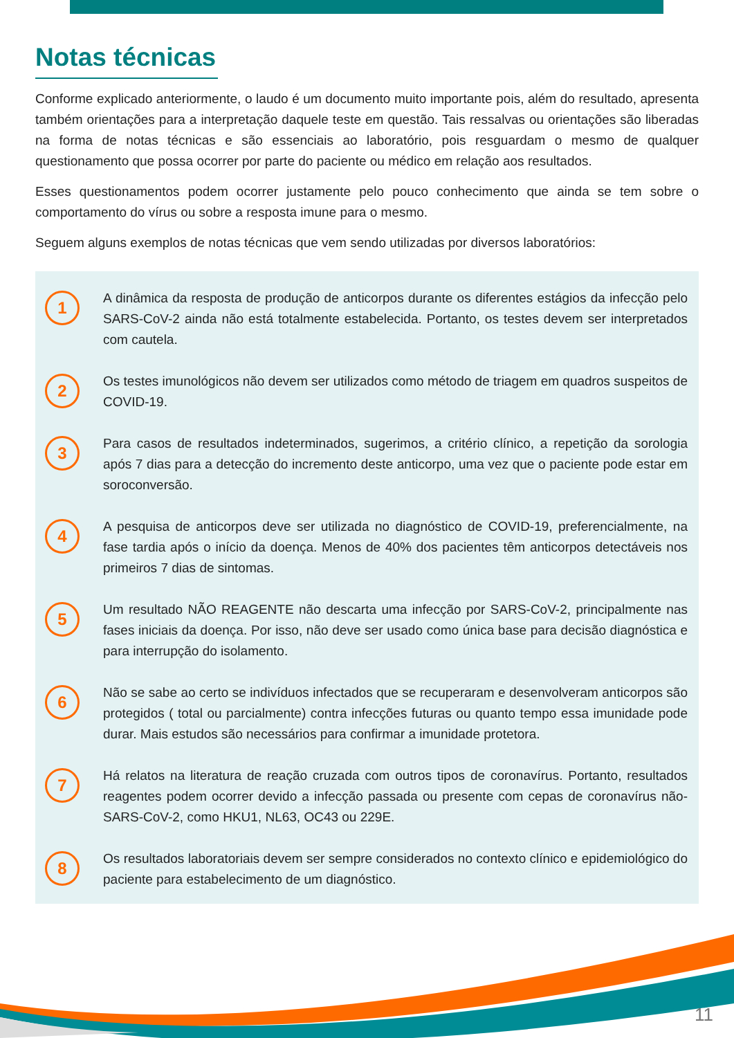Notas técnicas
Conforme explicado anteriormente, o laudo é um documento muito importante pois, além do resultado, apresenta também orientações para a interpretação daquele teste em questão. Tais ressalvas ou orientações são liberadas na forma de notas técnicas e são essenciais ao laboratório, pois resguardam o mesmo de qualquer questionamento que possa ocorrer por parte do paciente ou médico em relação aos resultados.
Esses questionamentos podem ocorrer justamente pelo pouco conhecimento que ainda se tem sobre o comportamento do vírus ou sobre a resposta imune para o mesmo.
Seguem alguns exemplos de notas técnicas que vem sendo utilizadas por diversos laboratórios:
1
A dinâmica da resposta de produção de anticorpos durante os diferentes estágios da infecção pelo SARS-CoV-2 ainda não está totalmente estabelecida. Portanto, os testes devem ser interpretados com cautela.
2
Os testes imunológicos não devem ser utilizados como método de triagem em quadros suspeitos de COVID-19.
3
Para casos de resultados indeterminados, sugerimos, a critério clínico, a repetição da sorologia após 7 dias para a detecção do incremento deste anticorpo, uma vez que o paciente pode estar em soroconversão.
4
A pesquisa de anticorpos deve ser utilizada no diagnóstico de COVID-19, preferencialmente, na fase tardia após o início da doença. Menos de 40% dos pacientes têm anticorpos detectáveis nos primeiros 7 dias de sintomas.
5
Um resultado NÃO REAGENTE não descarta uma infecção por SARS-CoV-2, principalmente nas fases iniciais da doença. Por isso, não deve ser usado como única base para decisão diagnóstica e para interrupção do isolamento.
6
Não se sabe ao certo se indivíduos infectados que se recuperaram e desenvolveram anticorpos são protegidos ( total ou parcialmente) contra infecções futuras ou quanto tempo essa imunidade pode durar. Mais estudos são necessários para confirmar a imunidade protetora.
7
Há relatos na literatura de reação cruzada com outros tipos de coronavírus. Portanto, resultados reagentes podem ocorrer devido a infecção passada ou presente com cepas de coronavírus não-SARS-CoV-2, como HKU1, NL63, OC43 ou 229E.
8
Os resultados laboratoriais devem ser sempre considerados no contexto clínico e epidemiológico do paciente para estabelecimento de um diagnóstico.
11